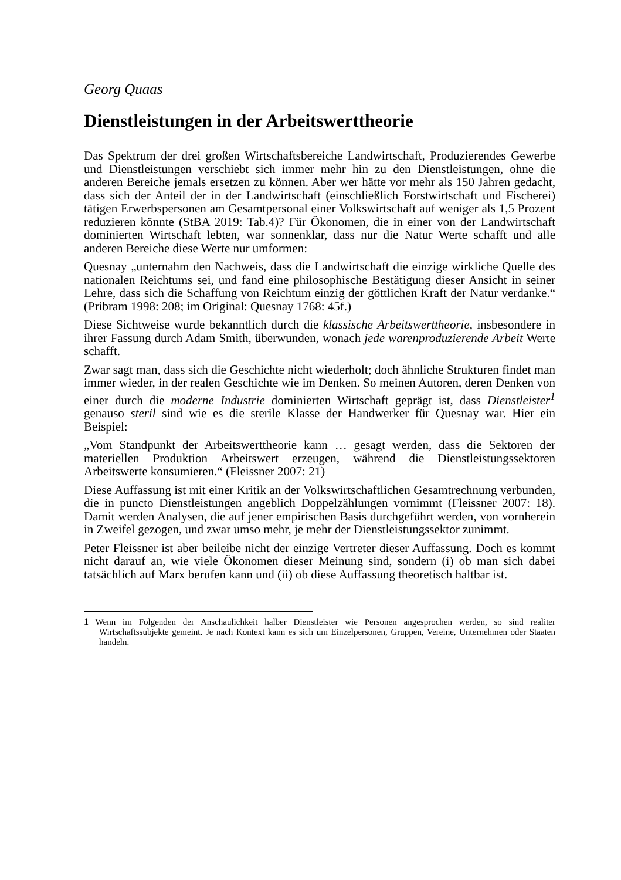Georg Quaas
Dienstleistungen in der Arbeitswerttheorie
Das Spektrum der drei großen Wirtschaftsbereiche Landwirtschaft, Produzierendes Gewerbe und Dienstleistungen verschiebt sich immer mehr hin zu den Dienstleistungen, ohne die anderen Bereiche jemals ersetzen zu können. Aber wer hätte vor mehr als 150 Jahren gedacht, dass sich der Anteil der in der Landwirtschaft (einschließlich Forstwirtschaft und Fischerei) tätigen Erwerbspersonen am Gesamtpersonal einer Volkswirtschaft auf weniger als 1,5 Prozent reduzieren könnte (StBA 2019: Tab.4)? Für Ökonomen, die in einer von der Landwirtschaft dominierten Wirtschaft lebten, war sonnenklar, dass nur die Natur Werte schafft und alle anderen Bereiche diese Werte nur umformen:
Quesnay „unternahm den Nachweis, dass die Landwirtschaft die einzige wirkliche Quelle des nationalen Reichtums sei, und fand eine philosophische Bestätigung dieser Ansicht in seiner Lehre, dass sich die Schaffung von Reichtum einzig der göttlichen Kraft der Natur verdanke.“ (Pribram 1998: 208; im Original: Quesnay 1768: 45f.)
Diese Sichtweise wurde bekanntlich durch die klassische Arbeitswerttheorie, insbesondere in ihrer Fassung durch Adam Smith, überwunden, wonach jede warenproduzierende Arbeit Werte schafft.
Zwar sagt man, dass sich die Geschichte nicht wiederholt; doch ähnliche Strukturen findet man immer wieder, in der realen Geschichte wie im Denken. So meinen Autoren, deren Denken von einer durch die moderne Industrie dominierten Wirtschaft geprägt ist, dass Dienstleister<sup>1</sup> genauso steril sind wie es die sterile Klasse der Handwerker für Quesnay war. Hier ein Beispiel:
„Vom Standpunkt der Arbeitswerttheorie kann … gesagt werden, dass die Sektoren der materiellen Produktion Arbeitswert erzeugen, während die Dienstleistungssektoren Arbeitswerte konsumieren.“ (Fleissner 2007: 21)
Diese Auffassung ist mit einer Kritik an der Volkswirtschaftlichen Gesamtrechnung verbunden, die in puncto Dienstleistungen angeblich Doppelzählungen vornimmt (Fleissner 2007: 18). Damit werden Analysen, die auf jener empirischen Basis durchgeführt werden, von vornherein in Zweifel gezogen, und zwar umso mehr, je mehr der Dienstleistungssektor zunimmt.
Peter Fleissner ist aber beileibe nicht der einzige Vertreter dieser Auffassung. Doch es kommt nicht darauf an, wie viele Ökonomen dieser Meinung sind, sondern (i) ob man sich dabei tatsächlich auf Marx berufen kann und (ii) ob diese Auffassung theoretisch haltbar ist.
1 Wenn im Folgenden der Anschaulichkeit halber Dienstleister wie Personen angesprochen werden, so sind realiter Wirtschaftssubjekte gemeint. Je nach Kontext kann es sich um Einzelpersonen, Gruppen, Vereine, Unternehmen oder Staaten handeln.